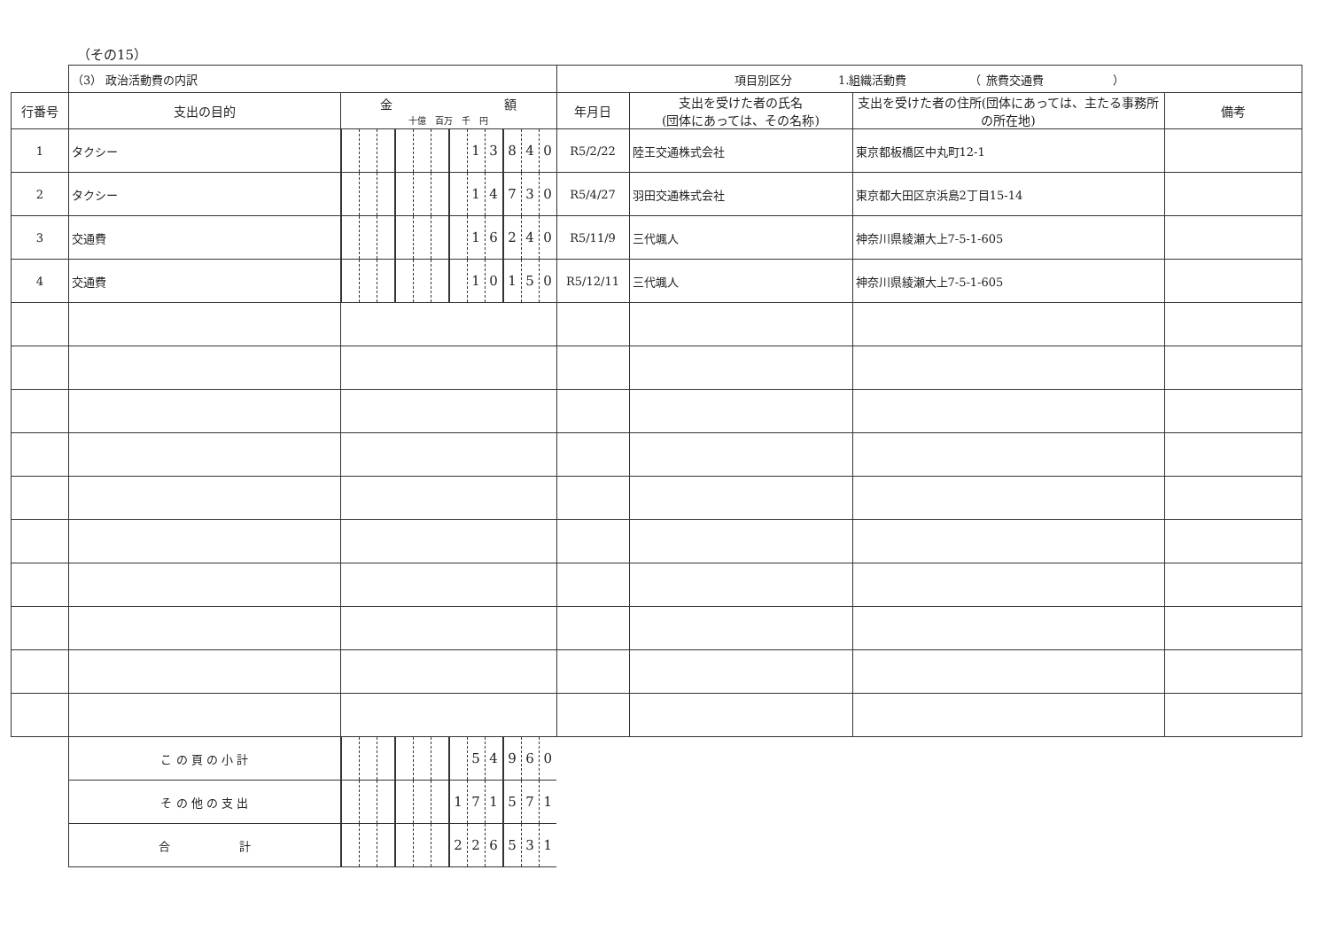（その15）
| | （3） 政治活動費の内訳 | | | | | | | | | | | | | 項目別区分 1.組織活動費 （ 旅費交通費 ） | | | |
| 行番号 | 支出の目的 | 金 額 十億 百万 千 円 | | | | | | | | | | | | 年月日 | 支出を受けた者の氏名 (団体にあっては、その名称) | 支出を受けた者の住所(団体にあっては、主たる事務所の所在地) | 備考 |
| 1 | タクシー | | | | | | | | 1 | 3 | 8 | 4 | 0 | R5/2/22 | 陸王交通株式会社 | 東京都板橋区中丸町12-1 | |
| 2 | タクシー | | | | | | | | 1 | 4 | 7 | 3 | 0 | R5/4/27 | 羽田交通株式会社 | 東京都大田区京浜島2丁目15-14 | |
| 3 | 交通費 | | | | | | | | 1 | 6 | 2 | 4 | 0 | R5/11/9 | 三代颯人 | 神奈川県綾瀬大上7-5-1-605 | |
| 4 | 交通費 | | | | | | | | 1 | 0 | 1 | 5 | 0 | R5/12/11 | 三代颯人 | 神奈川県綾瀬大上7-5-1-605 | |
| | こ の 頁 の 小 計 | | | | | | | | 5 | 4 | 9 | 6 | 0 | | | | |
| | そ の 他 の 支 出 | | | | | | | 1 | 7 | 1 | 5 | 7 | 1 | | | | |
| | 合 計 | | | | | | | 2 | 2 | 6 | 5 | 3 | 1 | | | | |